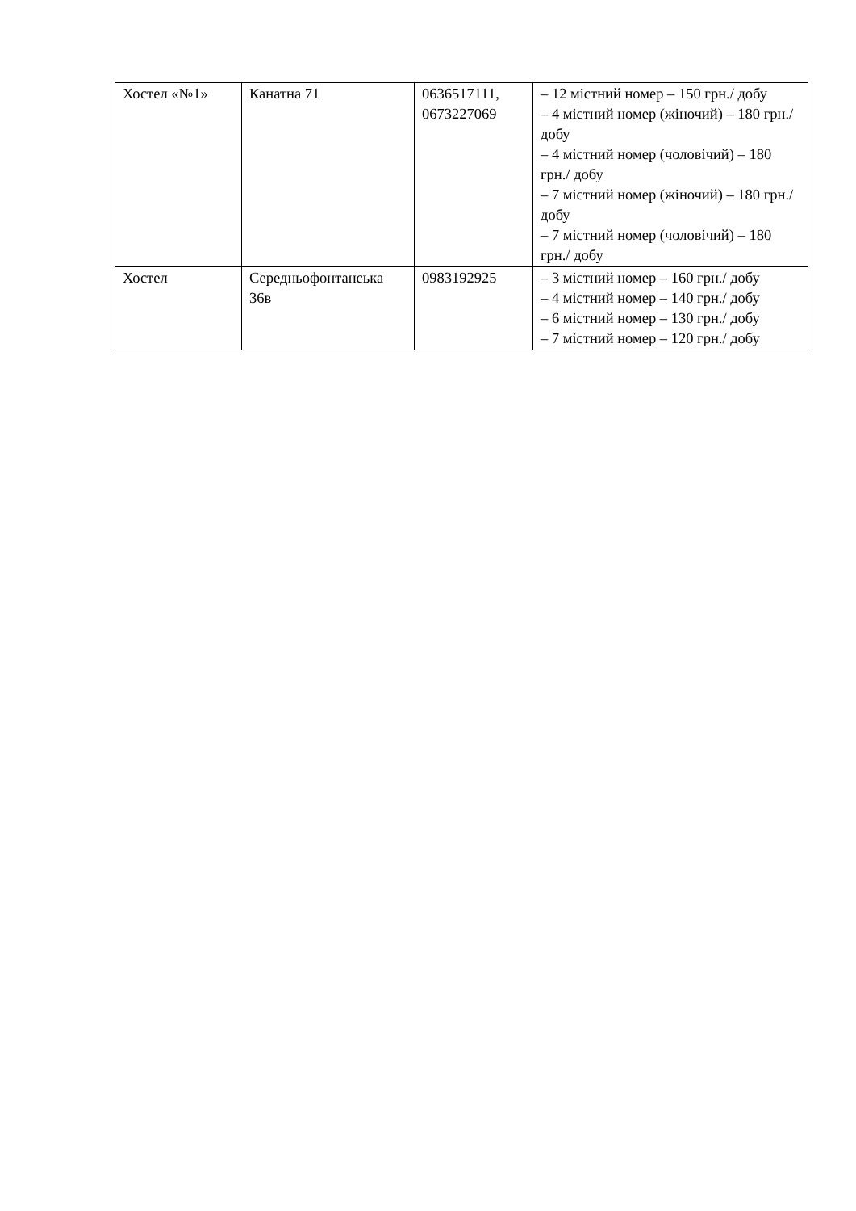| Хостел «№1» | Канатна 71 | 0636517111, 0673227069 | – 12 містний номер – 150 грн./ добу – 4 містний номер (жіночий) – 180 грн./ добу – 4 містний номер (чоловічий) – 180 грн./ добу – 7 містний номер (жіночий) – 180 грн./ добу – 7 містний номер (чоловічий) – 180 грн./ добу |
| Хостел | Середньофонтанська 36в | 0983192925 | – 3 містний номер – 160 грн./ добу – 4 містний номер – 140 грн./ добу – 6 містний номер – 130 грн./ добу – 7 містний номер – 120 грн./ добу |